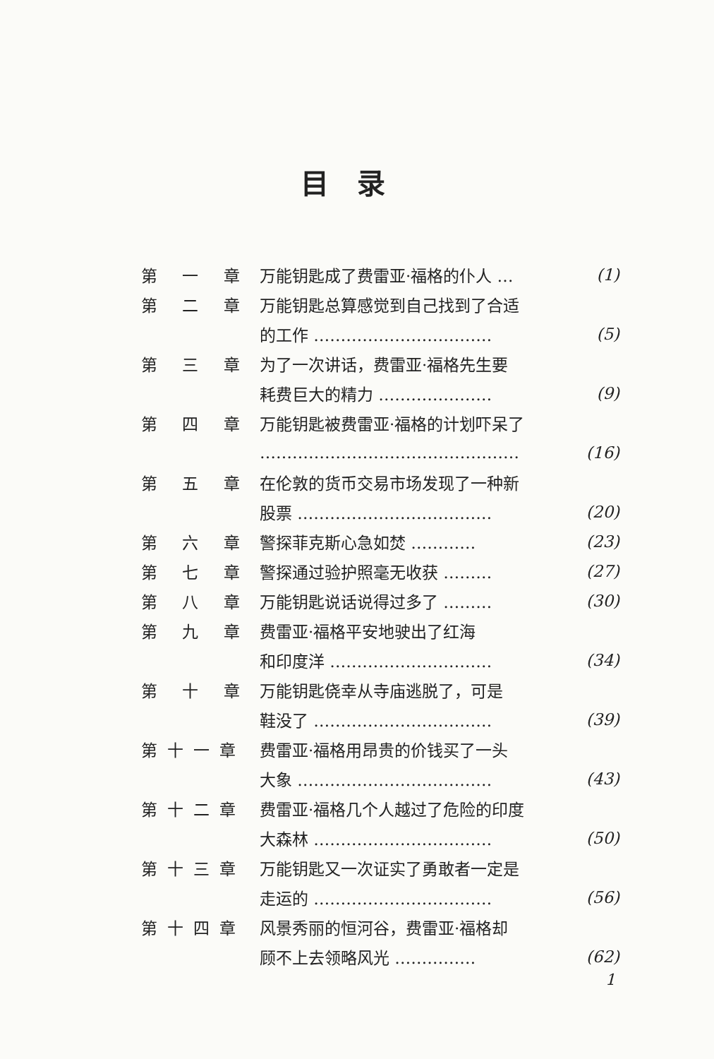目录
| 第 一 章 | 万能钥匙成了费雷亚·福格的仆人 … | (1) |
| 第 二 章 | 万能钥匙总算感觉到自己找到了合适 | |
| | 的工作 …………………………… | (5) |
| 第 三 章 | 为了一次讲话，费雷亚·福格先生要 | |
| | 耗费巨大的精力 ………………… | (9) |
| 第 四 章 | 万能钥匙被费雷亚·福格的计划吓呆了 | |
| | ………………………………………… | (16) |
| 第 五 章 | 在伦敦的货币交易市场发现了一种新 | |
| | 股票 ……………………………… | (20) |
| 第 六 章 | 警探菲克斯心急如焚 ………… | (23) |
| 第 七 章 | 警探通过验护照毫无收获 ……… | (27) |
| 第 八 章 | 万能钥匙说话说得过多了 ……… | (30) |
| 第 九 章 | 费雷亚·福格平安地驶出了红海 | |
| | 和印度洋 ………………………… | (34) |
| 第 十 章 | 万能钥匙侥幸从寺庙逃脱了，可是 | |
| | 鞋没了 …………………………… | (39) |
| 第十一章 | 费雷亚·福格用昂贵的价钱买了一头 | |
| | 大象 ……………………………… | (43) |
| 第十二章 | 费雷亚·福格几个人越过了危险的印度 | |
| | 大森林 …………………………… | (50) |
| 第十三章 | 万能钥匙又一次证实了勇敢者一定是 | |
| | 走运的 …………………………… | (56) |
| 第十四章 | 风景秀丽的恒河谷，费雷亚·福格却 | |
| | 顾不上去领略风光 …………… | (62) |
1